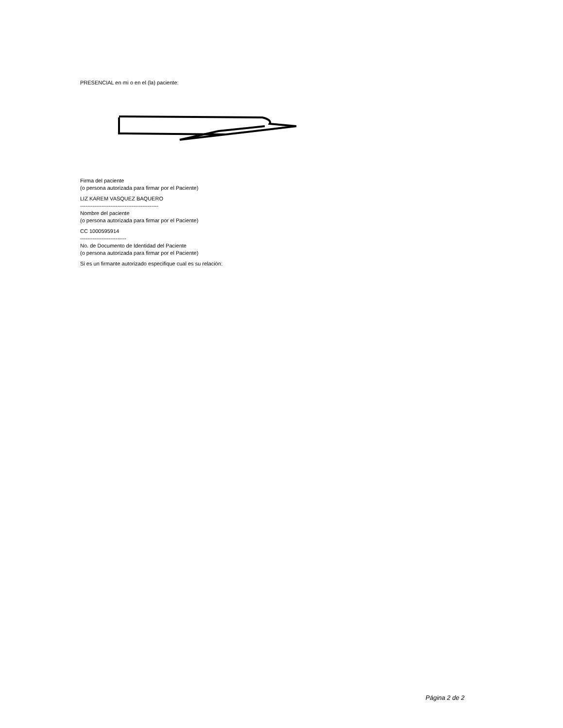PRESENCIAL en mí o en el (la) paciente:
Firma del paciente
(o persona autorizada para firmar por el Paciente)
LIZ KAREM VASQUEZ BAQUERO
--------------------------------------------
Nombre del paciente
(o persona autorizada para firmar por el Paciente)
CC 1000595914
--------------------------
No. de Documento de Identidad del Paciente
(o persona autorizada para firmar por el Paciente)
Si es un firmante autorizado especifique cual es su relación:
Página 2 de 2